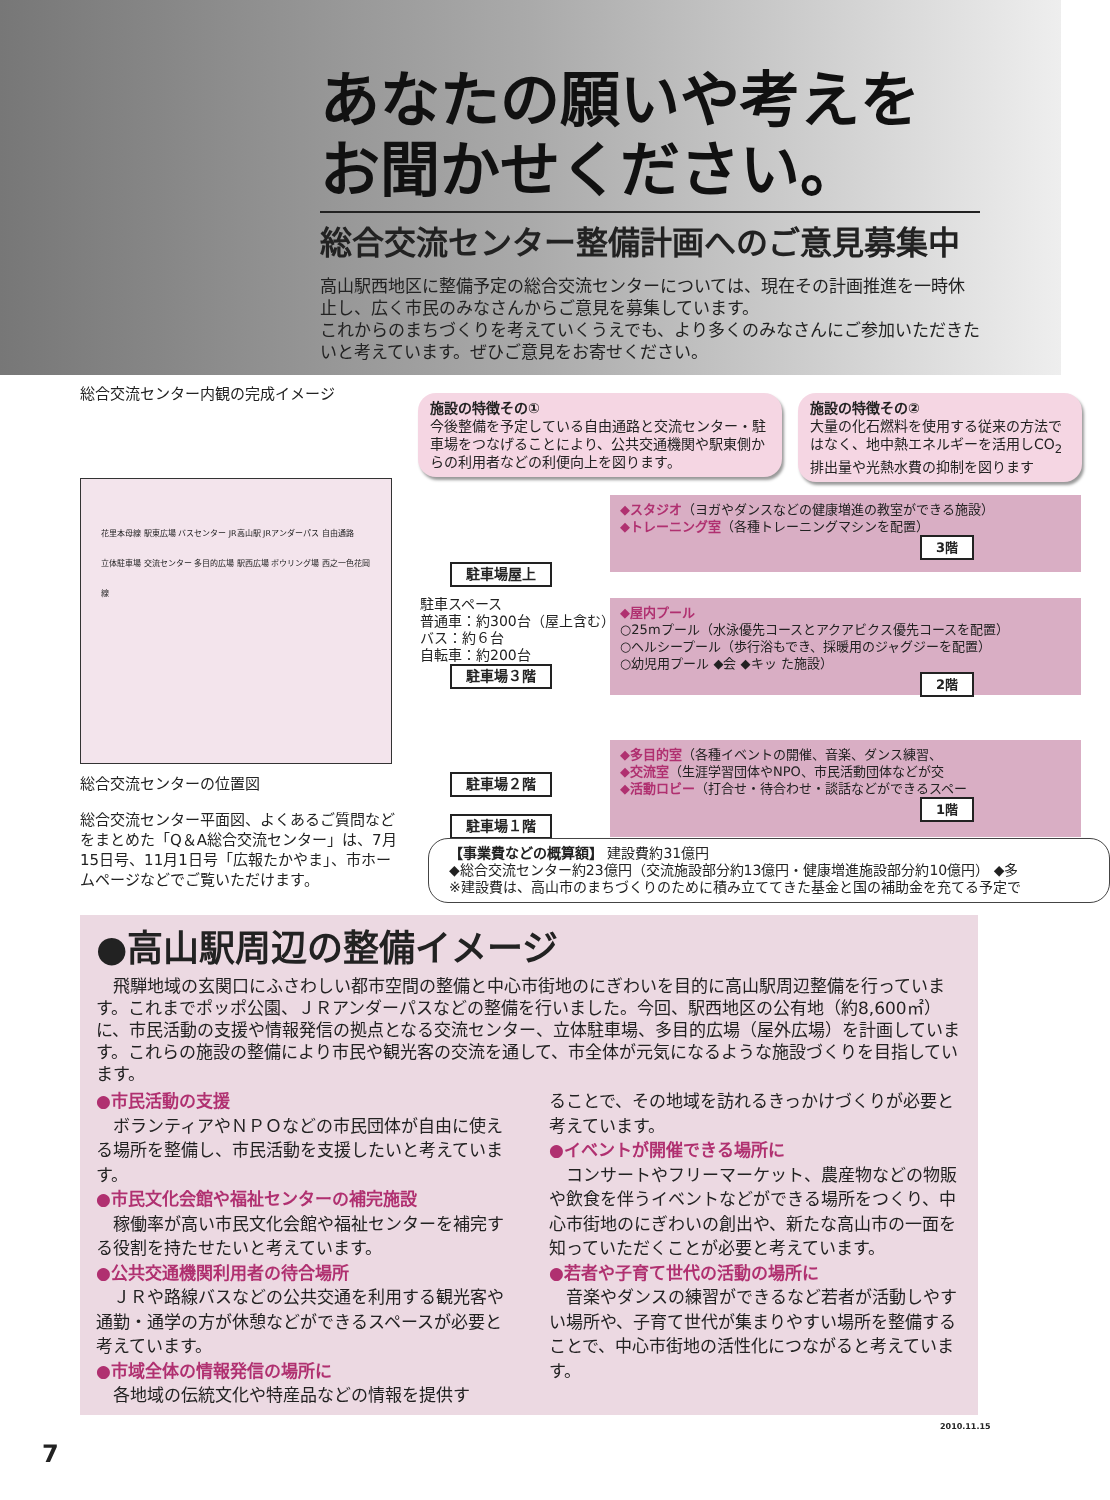あなたの願いや考えを
お聞かせください。
総合交流センター整備計画へのご意見募集中
高山駅西地区に整備予定の総合交流センターについては、現在その計画推進を一時休止し、広く市民のみなさんからご意見を募集しています。
これからのまちづくりを考えていくうえでも、より多くのみなさんにご参加いただきたいと考えています。ぜひご意見をお寄せください。
総合交流センター内観の完成イメージ
施設の特徴その①
今後整備を予定している自由通路と交流センター・駐車場をつなげることにより、公共交通機関や駅東側からの利用者などの利便向上を図ります。
施設の特徴その②
大量の化石燃料を使用する従来の方法ではなく、地中熱エネルギーを活用しCO<sub>2</sub>排出量や光熱水費の抑制を図ります
花里本母線 駅東広場 バスセンター JR高山駅 JRアンダーパス 自由通路
立体駐車場 交流センター 多目的広場 駅西広場 ボウリング場 西之一色花岡線
総合交流センターの位置図
総合交流センター平面図、よくあるご質問などをまとめた「Q＆A総合交流センター」は、7月15日号、11月1日号「広報たかやま」、市ホームページなどでご覧いただけます。
駐車場屋上
◆スタジオ（ヨガやダンスなどの健康増進の教室ができる施設）
◆トレーニング室（各種トレーニングマシンを配置）
3階
駐車スペース
普通車：約300台（屋上含む）
バス：約６台
自転車：約200台
駐車場３階
◆屋内プール
○25mプール（水泳優先コースとアクアビクス優先コースを配置）
○ヘルシープール（歩行浴もでき、採暖用のジャグジーを配置）
○幼児用プール ◆会 ◆キッ た施設）
2階
駐車場２階
駐車場１階
◆多目的室（各種イベントの開催、音楽、ダンス練習、
◆交流室（生涯学習団体やNPO、市民活動団体などが交
◆活動ロビー（打合せ・待合わせ・談話などができるスペー
1階
【事業費などの概算額】 建設費約31億円
◆総合交流センター約23億円（交流施設部分約13億円・健康増進施設部分約10億円） ◆多
※建設費は、高山市のまちづくりのために積み立ててきた基金と国の補助金を充てる予定で
●高山駅周辺の整備イメージ
　飛騨地域の玄関口にふさわしい都市空間の整備と中心市街地のにぎわいを目的に高山駅周辺整備を行っています。これまでポッポ公園、ＪＲアンダーパスなどの整備を行いました。今回、駅西地区の公有地（約8,600㎡）に、市民活動の支援や情報発信の拠点となる交流センター、立体駐車場、多目的広場（屋外広場）を計画しています。これらの施設の整備により市民や観光客の交流を通して、市全体が元気になるような施設づくりを目指しています。
●市民活動の支援
　ボランティアやＮＰＯなどの市民団体が自由に使える場所を整備し、市民活動を支援したいと考えています。
●市民文化会館や福祉センターの補完施設
　稼働率が高い市民文化会館や福祉センターを補完する役割を持たせたいと考えています。
●公共交通機関利用者の待合場所
　ＪＲや路線バスなどの公共交通を利用する観光客や通勤・通学の方が休憩などができるスペースが必要と考えています。
●市域全体の情報発信の場所に
　各地域の伝統文化や特産品などの情報を提供す
ることで、その地域を訪れるきっかけづくりが必要と考えています。
●イベントが開催できる場所に
　コンサートやフリーマーケット、農産物などの物販や飲食を伴うイベントなどができる場所をつくり、中心市街地のにぎわいの創出や、新たな高山市の一面を知っていただくことが必要と考えています。
●若者や子育て世代の活動の場所に
　音楽やダンスの練習ができるなど若者が活動しやすい場所や、子育て世代が集まりやすい場所を整備することで、中心市街地の活性化につながると考えています。
2010.11.15
7